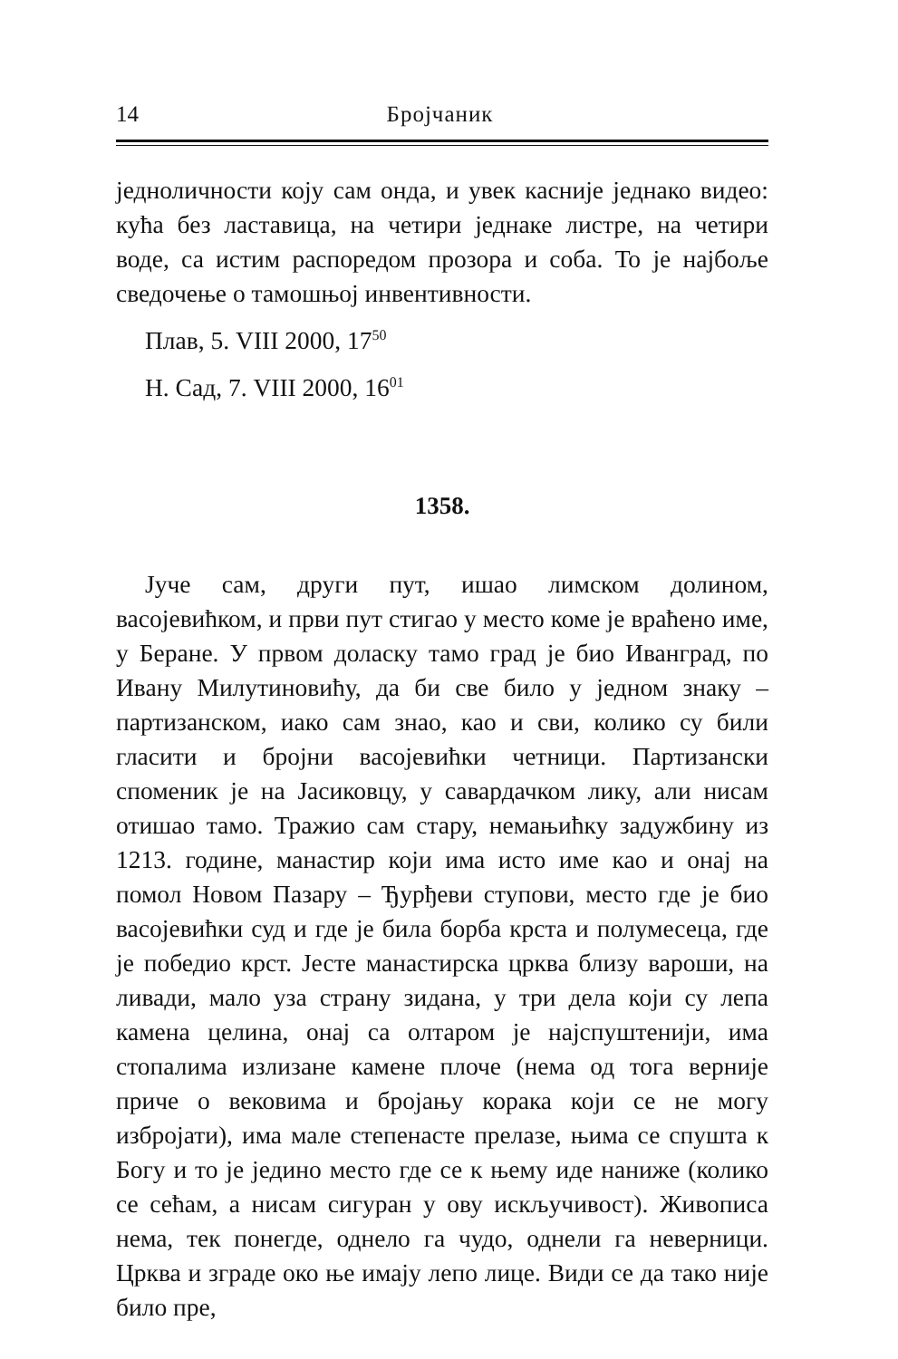14 Бројчаник
једноличности коју сам онда, и увек касније једнако видео: кућа без ластавица, на четири једнаке листре, на четири воде, са истим распоредом прозора и соба. То је најбоље сведочење о тамошњој инвентивности.
Плав, 5. VIII 2000, 17<sup>50</sup>
Н. Сад, 7. VIII 2000, 16<sup>01</sup>
1358.
Јуче сам, други пут, ишао лимском долином, васојевићком, и први пут стигао у место коме је враћено име, у Беране. У првом доласку тамо град је био Иванград, по Ивану Милутиновићу, да би све било у једном знаку – партизанском, иако сам знао, као и сви, колико су били гласити и бројни васојевићки четници. Партизански споменик је на Јасиковцу, у савардачком лику, али нисам отишао тамо. Тражио сам стару, немањићку задужбину из 1213. године, манастир који има исто име као и онај на помол Новом Пазару – Ђурђеви ступови, место где је био васојевићки суд и где је била борба крста и полумесеца, где је победио крст. Јесте манастирска црква близу вароши, на ливади, мало уза страну зидана, у три дела који су лепа камена целина, онај са олтаром је најспуштенији, има стопалима излизане камене плоче (нема од тога верније приче о вековима и бројању корака који се не могу избројати), има мале степенасте прелазе, њима се спушта к Богу и то је једино место где се к њему иде наниже (колико се сећам, а нисам сигуран у ову искључивост). Живописа нема, тек понегде, однело га чудо, однели га неверници. Црква и зграде око ње имају лепо лице. Види се да тако није било пре,